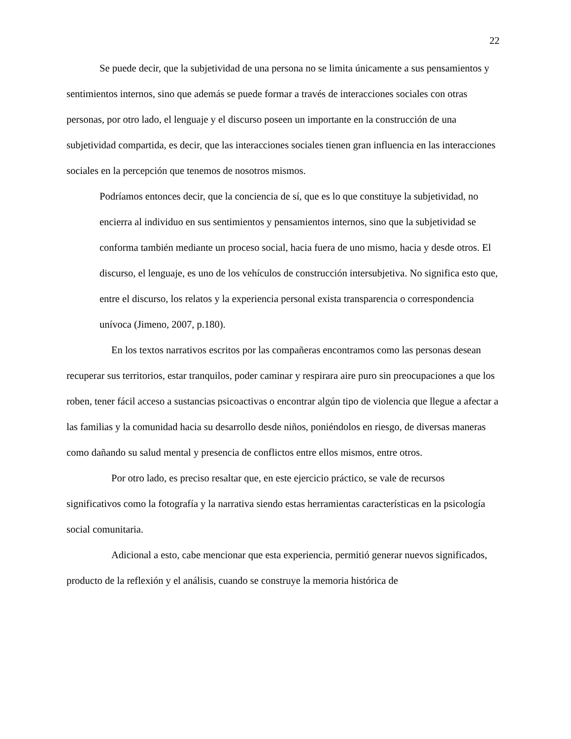22
Se puede decir, que la subjetividad de una persona no se limita únicamente a sus pensamientos y sentimientos internos, sino que además se puede formar a través de interacciones sociales con otras personas, por otro lado, el lenguaje y el discurso poseen un importante en la construcción de una subjetividad compartida, es decir, que las interacciones sociales tienen gran influencia en las interacciones sociales en la percepción que tenemos de nosotros mismos.
Podríamos entonces decir, que la conciencia de sí, que es lo que constituye la subjetividad, no encierra al individuo en sus sentimientos y pensamientos internos, sino que la subjetividad se conforma también mediante un proceso social, hacia fuera de uno mismo, hacia y desde otros. El discurso, el lenguaje, es uno de los vehículos de construcción intersubjetiva. No significa esto que, entre el discurso, los relatos y la experiencia personal exista transparencia o correspondencia unívoca (Jimeno, 2007, p.180).
En los textos narrativos escritos por las compañeras encontramos como las personas desean recuperar sus territorios, estar tranquilos, poder caminar y respirara aire puro sin preocupaciones a que los roben, tener fácil acceso a sustancias psicoactivas o encontrar algún tipo de violencia que llegue a afectar a las familias y la comunidad hacia su desarrollo desde niños, poniéndolos en riesgo, de diversas maneras como dañando su salud mental y presencia de conflictos entre ellos mismos, entre otros.
Por otro lado, es preciso resaltar que, en este ejercicio práctico, se vale de recursos significativos como la fotografía y la narrativa siendo estas herramientas características en la psicología social comunitaria.
Adicional a esto, cabe mencionar que esta experiencia, permitió generar nuevos significados, producto de la reflexión y el análisis, cuando se construye la memoria histórica de